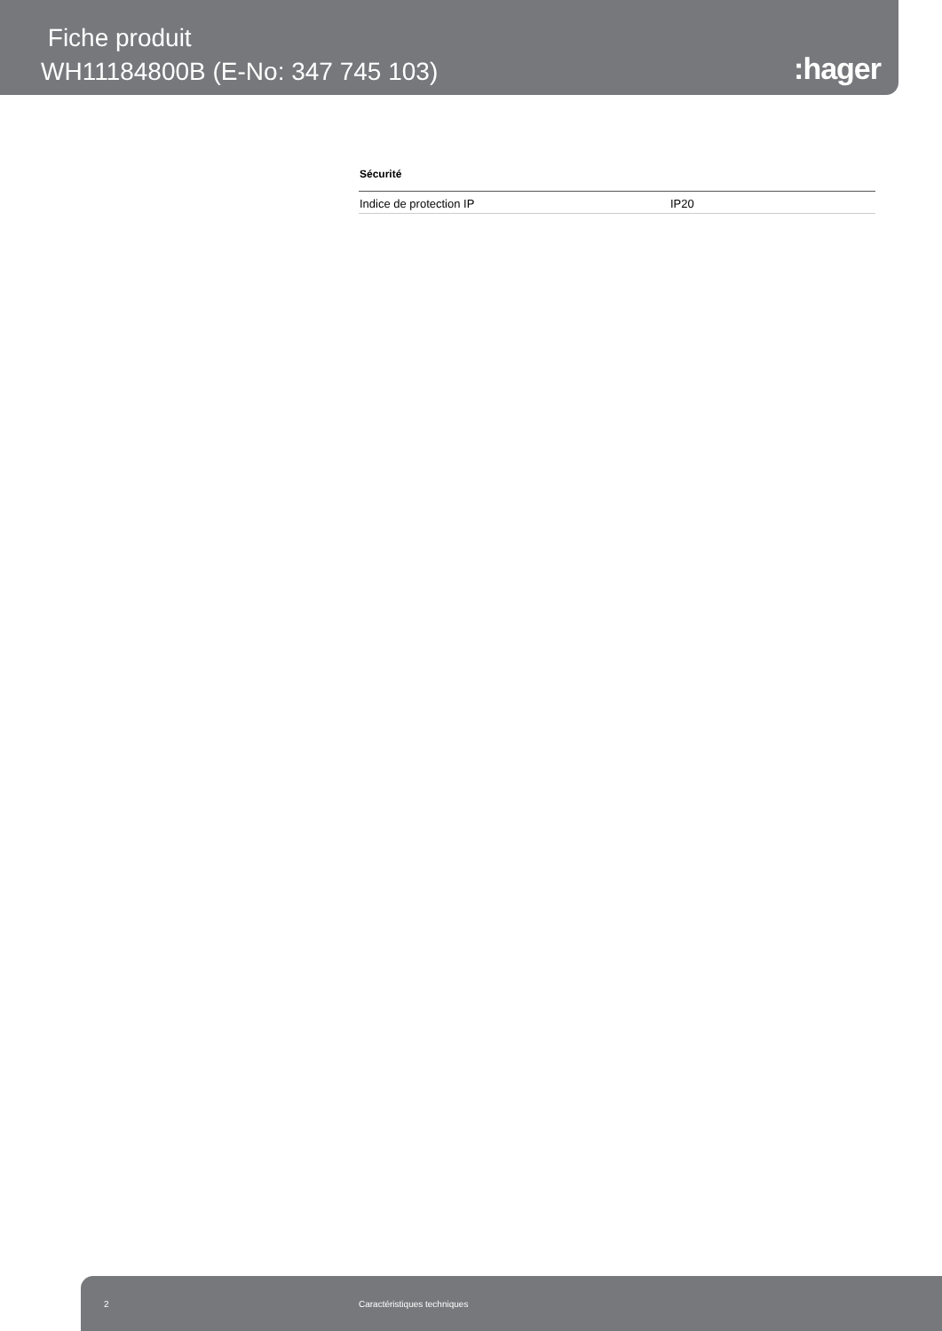Fiche produit
WH11184800B (E-No: 347 745 103)
:hager
Sécurité
| Indice de protection IP | IP20 |
2 Caractéristiques techniques